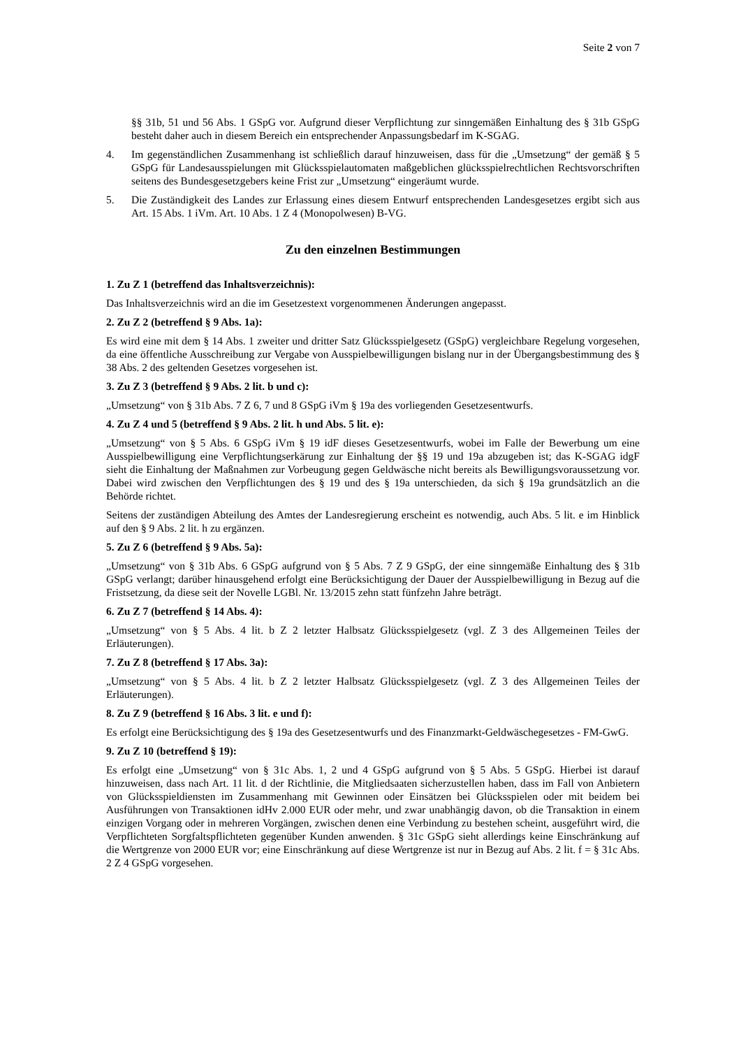Seite 2 von 7
§§ 31b, 51 und 56 Abs. 1 GSpG vor. Aufgrund dieser Verpflichtung zur sinngemäßen Einhaltung des § 31b GSpG besteht daher auch in diesem Bereich ein entsprechender Anpassungsbedarf im K-SGAG.
4. Im gegenständlichen Zusammenhang ist schließlich darauf hinzuweisen, dass für die „Umsetzung“ der gemäß § 5 GSpG für Landesausspielungen mit Glücksspielautomaten maßgeblichen glücks­spielrechtlichen Rechtsvorschriften seitens des Bundesgesetzgebers keine Frist zur „Umsetzung“ eingeräumt wurde.
5. Die Zuständigkeit des Landes zur Erlassung eines diesem Entwurf entsprechenden Landesgesetzes ergibt sich aus Art. 15 Abs. 1 iVm. Art. 10 Abs. 1 Z 4 (Monopolwesen) B-VG.
Zu den einzelnen Bestimmungen
1. Zu Z 1 (betreffend das Inhaltsverzeichnis):
Das Inhaltsverzeichnis wird an die im Gesetzestext vorgenommenen Änderungen angepasst.
2. Zu Z 2 (betreffend § 9 Abs. 1a):
Es wird eine mit dem § 14 Abs. 1 zweiter und dritter Satz Glücksspielgesetz (GSpG) vergleichbare Regelung vorgesehen, da eine öffentliche Ausschreibung zur Vergabe von Ausspielbewilligungen bislang nur in der Übergangsbestimmung des § 38 Abs. 2 des geltenden Gesetzes vorgesehen ist.
3. Zu Z 3 (betreffend § 9 Abs. 2 lit. b und c):
„Umsetzung“ von § 31b Abs. 7 Z 6, 7 und 8 GSpG iVm § 19a des vorliegenden Gesetzesentwurfs.
4. Zu Z 4 und 5 (betreffend § 9 Abs. 2 lit. h und Abs. 5 lit. e):
„Umsetzung“ von § 5 Abs. 6 GSpG iVm § 19 idF dieses Gesetzesentwurfs, wobei im Falle der Bewerbung um eine Ausspielbewilligung eine Verpflichtungserkärung zur Einhaltung der §§ 19 und 19a abzugeben ist; das K-SGAG idgF sieht die Einhaltung der Maßnahmen zur Vorbeugung gegen Geldwäsche nicht bereits als Bewilligungsvoraussetzung vor. Dabei wird zwischen den Verpflichtungen des § 19 und des § 19a unterschieden, da sich § 19a grundsätzlich an die Behörde richtet.
Seitens der zuständigen Abteilung des Amtes der Landesregierung erscheint es notwendig, auch Abs. 5 lit. e im Hinblick auf den § 9 Abs. 2 lit. h zu ergänzen.
5. Zu Z 6 (betreffend § 9 Abs. 5a):
„Umsetzung“ von § 31b Abs. 6 GSpG aufgrund von § 5 Abs. 7 Z 9 GSpG, der eine sinngemäße Einhaltung des § 31b GSpG verlangt; darüber hinausgehend erfolgt eine Berücksichtigung der Dauer der Ausspielbewilligung in Bezug auf die Fristsetzung, da diese seit der Novelle LGBl. Nr. 13/2015 zehn statt fünfzehn Jahre beträgt.
6. Zu Z 7 (betreffend § 14 Abs. 4):
„Umsetzung“ von § 5 Abs. 4 lit. b Z 2 letzter Halbsatz Glücksspielgesetz (vgl. Z 3 des Allgemeinen Teiles der Erläuterungen).
7. Zu Z 8 (betreffend § 17 Abs. 3a):
„Umsetzung“ von § 5 Abs. 4 lit. b Z 2 letzter Halbsatz Glücksspielgesetz (vgl. Z 3 des Allgemeinen Teiles der Erläuterungen).
8. Zu Z 9 (betreffend § 16 Abs. 3 lit. e und f):
Es erfolgt eine Berücksichtigung des § 19a des Gesetzesentwurfs und des Finanzmarkt-Geldwäschegesetzes - FM-GwG.
9. Zu Z 10 (betreffend § 19):
Es erfolgt eine „Umsetzung“ von § 31c Abs. 1, 2 und 4 GSpG aufgrund von § 5 Abs. 5 GSpG. Hierbei ist darauf hinzuweisen, dass nach Art. 11 lit. d der Richtlinie, die Mitgliedsaaten sicherzustellen haben, dass im Fall von Anbietern von Glücksspieldiensten im Zusammenhang mit Gewinnen oder Einsätzen bei Glücksspielen oder mit beidem bei Ausführungen von Transaktionen idHv 2.000 EUR oder mehr, und zwar unabhängig davon, ob die Transaktion in einem einzigen Vorgang oder in mehreren Vorgängen, zwischen denen eine Verbindung zu bestehen scheint, ausgeführt wird, die Verpflichteten Sorgfalts­pflichteten gegenüber Kunden anwenden. § 31c GSpG sieht allerdings keine Einschränkung auf die Wertgrenze von 2000 EUR vor; eine Einschränkung auf diese Wertgrenze ist nur in Bezug auf Abs. 2 lit. f = § 31c Abs. 2 Z 4 GSpG vorgesehen.